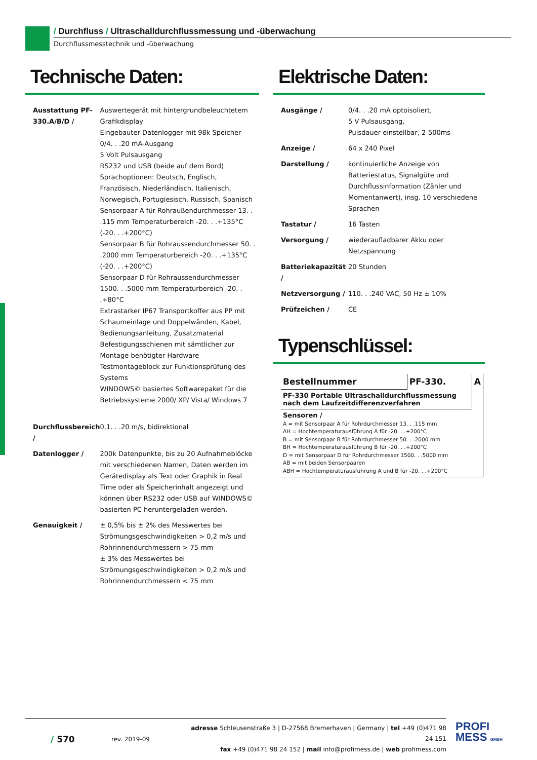/ Durchfluss / Ultraschalldurchflussmessung und -überwachung
Durchflussmesstechnik und -überwachung
Technische Daten:
| Ausstattung PF-330.A/B/D / | Auswertegerät mit hintergrundbeleuchtetem Grafikdisplay Eingebauter Datenlogger mit 98k Speicher 0/4. . .20 mA-Ausgang 5 Volt Pulsausgang RS232 und USB (beide auf dem Bord) Sprachoptionen: Deutsch, Englisch, Französisch, Niederländisch, Italienisch, Norwegisch, Portugiesisch, Russisch, Spanisch Sensorpaar A für Rohraußendurchmesser 13. . .115 mm Temperaturbereich -20. . .+135°C (-20. . .+200°C) Sensorpaar B für Rohraussendurchmesser 50. . .2000 mm Temperaturbereich -20. . .+135°C (-20. . .+200°C) Sensorpaar D für Rohraussendurchmesser 1500. . .5000 mm Temperaturbereich -20. . .+80°C Extrastarker IP67 Transportkoffer aus PP mit Schaumeinlage und Doppelwänden, Kabel, Bedienungsanleitung, Zusatzmaterial Befestigungsschienen mit sämtlicher zur Montage benötigter Hardware Testmontageblock zur Funktionsprüfung des Systems WINDOWS© basiertes Softwarepaket für die Betriebssysteme 2000/ XP/ Vista/ Windows 7 |
| Durchflussbereich / | 0,1. . .20 m/s, bidirektional |
| Datenlogger / | 200k Datenpunkte, bis zu 20 Aufnahmeblöcke mit verschiedenen Namen, Daten werden im Gerätedisplay als Text oder Graphik in Real Time oder als Speicherinhalt angezeigt und können über RS232 oder USB auf WINDOWS© basierten PC heruntergeladen werden. |
| Genauigkeit / | ± 0,5% bis ± 2% des Messwertes bei Strömungsgeschwindigkeiten > 0,2 m/s und Rohrinnendurchmessern > 75 mm ± 3% des Messwertes bei Strömungsgeschwindigkeiten > 0,2 m/s und Rohrinnendurchmessern < 75 mm |
Elektrische Daten:
| Ausgänge / | 0/4. . .20 mA optoisoliert, 5 V Pulsausgang, Pulsdauer einstellbar, 2-500ms |
| Anzeige / | 64 x 240 Pixel |
| Darstellung / | kontinuierliche Anzeige von Batteriestatus, Signalgüte und Durchflussinformation (Zähler und Momentanwert), insg. 10 verschiedene Sprachen |
| Tastatur / | 16 Tasten |
| Versorgung / | wiederaufladbarer Akku oder Netzspannung |
| Batteriekapazität / | 20 Stunden |
| Netzversorgung / | 110. . .240 VAC, 50 Hz ± 10% |
| Prüfzeichen / | CE |
Typenschlüssel:
| Bestellnummer | PF-330. | A |
| PF-330 Portable Ultraschalldurchflussmessung nach dem Laufzeitdifferenzverfahren | | |
| Sensoren / A = mit Sensorpaar A für Rohrdurchmesser 13. . .115 mm AH = Hochtemperaturausführung A für -20. . .+200°C B = mit Sensorpaar B für Rohrdurchmesser 50. . .2000 mm BH = Hochtemperaturausführung B für -20. . .+200°C D = mit Sensorpaar D für Rohrdurchmesser 1500. . .5000 mm AB = mit beiden Sensorpaaren ABH = Hochtemperaturausführung A und B für -20. . .+200°C | | |
/ 570
rev. 2019-09
adresse Schleusenstraße 3 | D-27568 Bremerhaven | Germany | tel +49 (0)471 98 24 151
fax +49 (0)471 98 24 152 | mail info@profimess.de | web profimess.com
PROFI
MESS GMBH